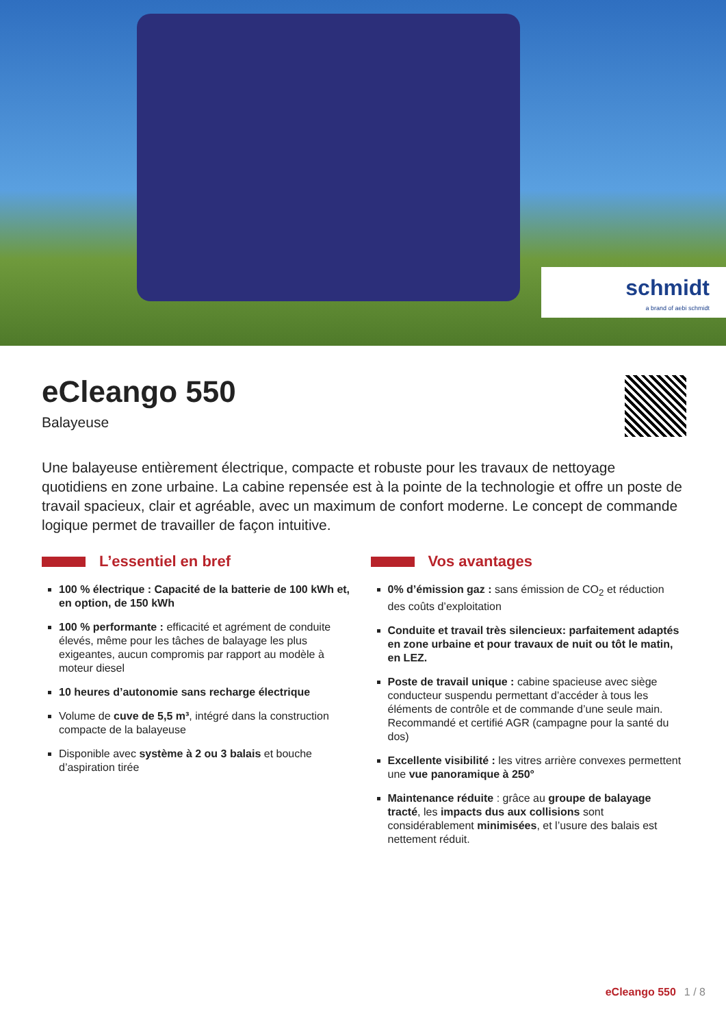schmidt
a brand of aebi schmidt
eCleango 550
Balayeuse
Une balayeuse entièrement électrique, compacte et robuste pour les travaux de nettoyage quotidiens en zone urbaine. La cabine repensée est à la pointe de la technologie et offre un poste de travail spacieux, clair et agréable, avec un maximum de confort moderne. Le concept de commande logique permet de travailler de façon intuitive.
L’essentiel en bref
100 % électrique : Capacité de la batterie de 100 kWh et, en option, de 150 kWh
100 % performante : efficacité et agrément de conduite élevés, même pour les tâches de balayage les plus exigeantes, aucun compromis par rapport au modèle à moteur diesel
10 heures d’autonomie sans recharge électrique
Volume de cuve de 5,5 m³, intégré dans la construction compacte de la balayeuse
Disponible avec système à 2 ou 3 balais et bouche d’aspiration tirée
Vos avantages
0% d’émission gaz : sans émission de CO<sub>2</sub> et réduction des coûts d’exploitation
Conduite et travail très silencieux: parfaitement adaptés en zone urbaine et pour travaux de nuit ou tôt le matin, en LEZ.
Poste de travail unique : cabine spacieuse avec siège conducteur suspendu permettant d’accéder à tous les éléments de contrôle et de commande d’une seule main. Recommandé et certifié AGR (campagne pour la santé du dos)
Excellente visibilité : les vitres arrière convexes permettent une vue panoramique à 250°
Maintenance réduite : grâce au groupe de balayage tracté, les impacts dus aux collisions sont considérablement minimisées, et l’usure des balais est nettement réduit.
eCleango 550 1 / 8